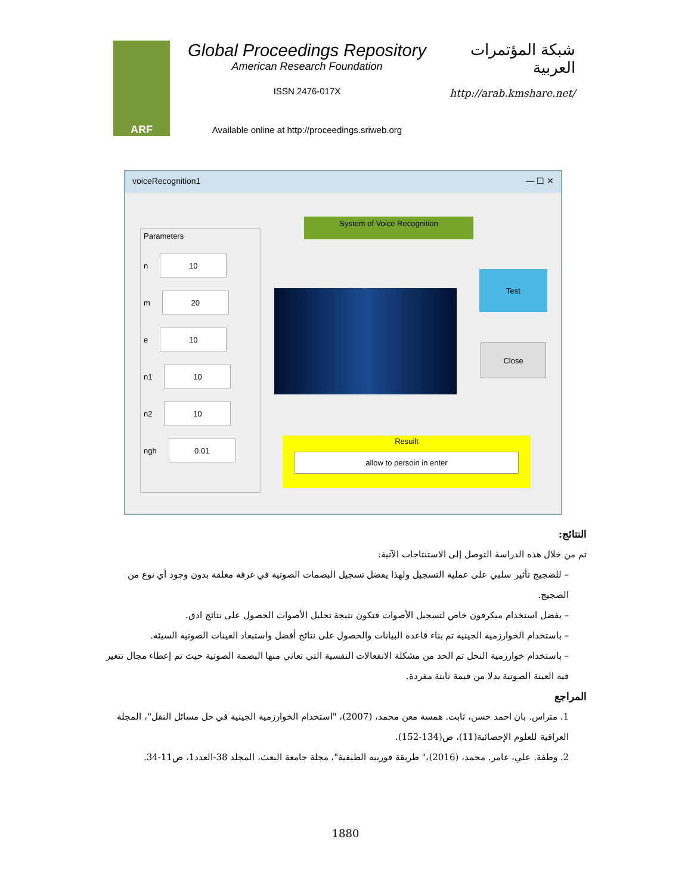ARF
Global Proceedings Repository
American Research Foundation
ISSN 2476-017X
Available online at http://proceedings.sriweb.org
شبكة المؤتمرات العربية
http://arab.kmshare.net/
voiceRecognition1 — ☐ ✕
Parameters
n 10
m 20
e 10
n1 10
n2 10
ngh 0.01
System of Voice Recognition
Test
Close
Resuilt
allow to persoin in enter
النتائج:
تم من خلال هذه الدراسة التوصل إلى الاستنتاجات الآتية:
– للضجيج تأثير سلبي على عملية التسجيل ولهذا يفضل تسجيل البصمات الصوتية في غرفة مغلقة بدون وجود أي نوع من الضجيج.
– يفضل استخدام ميكرفون خاص لتسجيل الأصوات فتكون نتيجة تحليل الأصوات الحصول على نتائج ادق.
– باستخدام الخوارزمية الجينية تم بناء قاعدة البيانات والحصول على نتائج أفضل واستبعاد العينات الصوتية السيئة.
– باستخدام خوارزمية النحل تم الحد من مشكلة الانفعالات النفسية التي تعاني منها البصمة الصوتية حيث تم إعطاء مجال تتغير فيه العينة الصوتية بدلا من قيمة ثابتة مفردة.
المراجع
1. متراس. بان احمد حسن، ثابت. همسة معن محمد، (2007)، "استخدام الخوارزمية الجينية في حل مسائل النقل"، المجلة العراقية للعلوم الإحصائية(11)، ص(134-152).
2. وطفة. علي، عامر. محمد، (2016)،" طريقة فورييه الطيفية"، مجلة جامعة البعث، المجلد 38-العدد1، ص11-34.
1880